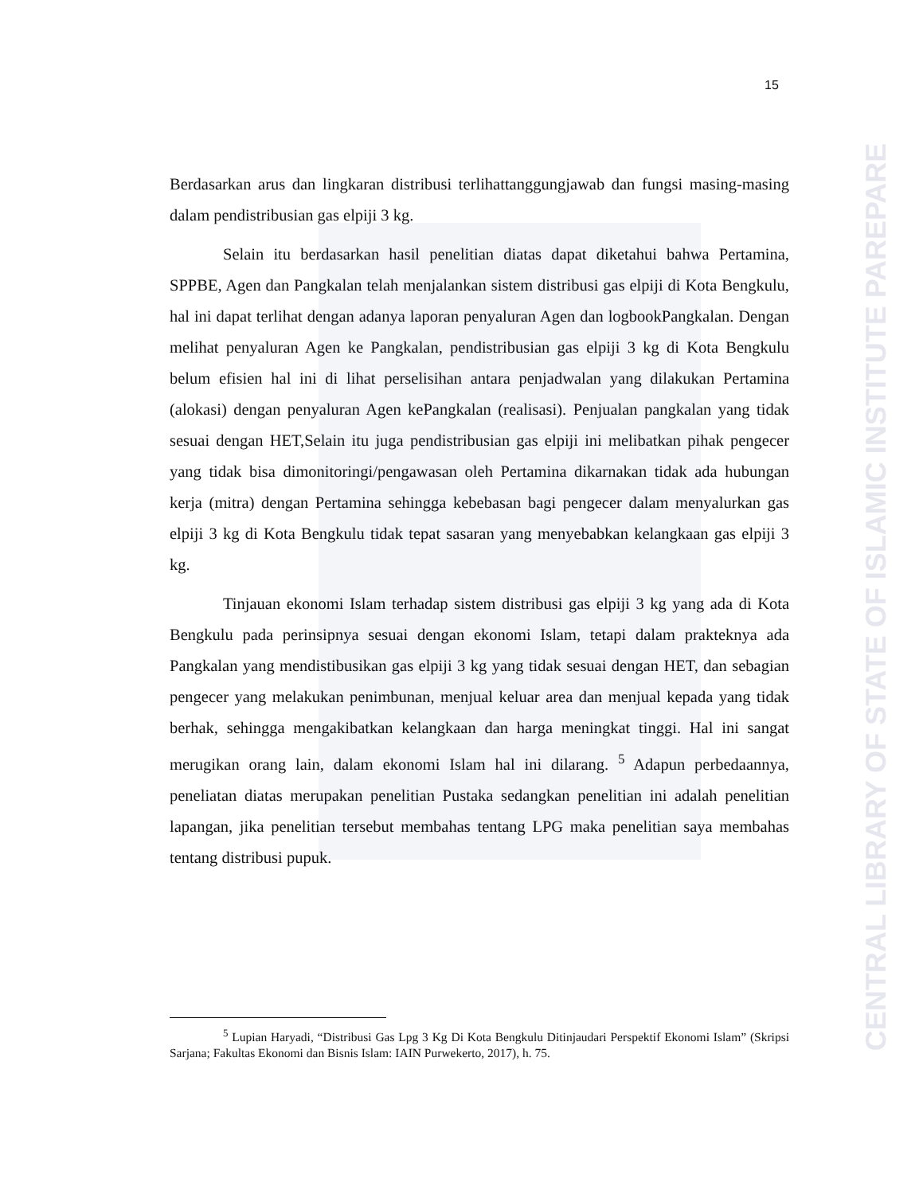CENTRAL LIBRARY OF STATE OF ISLAMIC INSTITUTE PAREPARE
15
Berdasarkan arus dan lingkaran distribusi terlihattanggungjawab dan fungsi masing-masing dalam pendistribusian gas elpiji 3 kg.
Selain itu berdasarkan hasil penelitian diatas dapat diketahui bahwa Pertamina, SPPBE, Agen dan Pangkalan telah menjalankan sistem distribusi gas elpiji di Kota Bengkulu, hal ini dapat terlihat dengan adanya laporan penyaluran Agen dan logbookPangkalan. Dengan melihat penyaluran Agen ke Pangkalan, pendistribusian gas elpiji 3 kg di Kota Bengkulu belum efisien hal ini di lihat perselisihan antara penjadwalan yang dilakukan Pertamina (alokasi) dengan penyaluran Agen kePangkalan (realisasi). Penjualan pangkalan yang tidak sesuai dengan HET,Selain itu juga pendistribusian gas elpiji ini melibatkan pihak pengecer yang tidak bisa dimonitoringi/pengawasan oleh Pertamina dikarnakan tidak ada hubungan kerja (mitra) dengan Pertamina sehingga kebebasan bagi pengecer dalam menyalurkan gas elpiji 3 kg di Kota Bengkulu tidak tepat sasaran yang menyebabkan kelangkaan gas elpiji 3 kg.
Tinjauan ekonomi Islam terhadap sistem distribusi gas elpiji 3 kg yang ada di Kota Bengkulu pada perinsipnya sesuai dengan ekonomi Islam, tetapi dalam prakteknya ada Pangkalan yang mendistibusikan gas elpiji 3 kg yang tidak sesuai dengan HET, dan sebagian pengecer yang melakukan penimbunan, menjual keluar area dan menjual kepada yang tidak berhak, sehingga mengakibatkan kelangkaan dan harga meningkat tinggi. Hal ini sangat merugikan orang lain, dalam ekonomi Islam hal ini dilarang. <sup>5</sup> Adapun perbedaannya, peneliatan diatas merupakan penelitian Pustaka sedangkan penelitian ini adalah penelitian lapangan, jika penelitian tersebut membahas tentang LPG maka penelitian saya membahas tentang distribusi pupuk.
<sup>5</sup> Lupian Haryadi, “Distribusi Gas Lpg 3 Kg Di Kota Bengkulu Ditinjaudari Perspektif Ekonomi Islam” (Skripsi Sarjana; Fakultas Ekonomi dan Bisnis Islam: IAIN Purwekerto, 2017), h. 75.